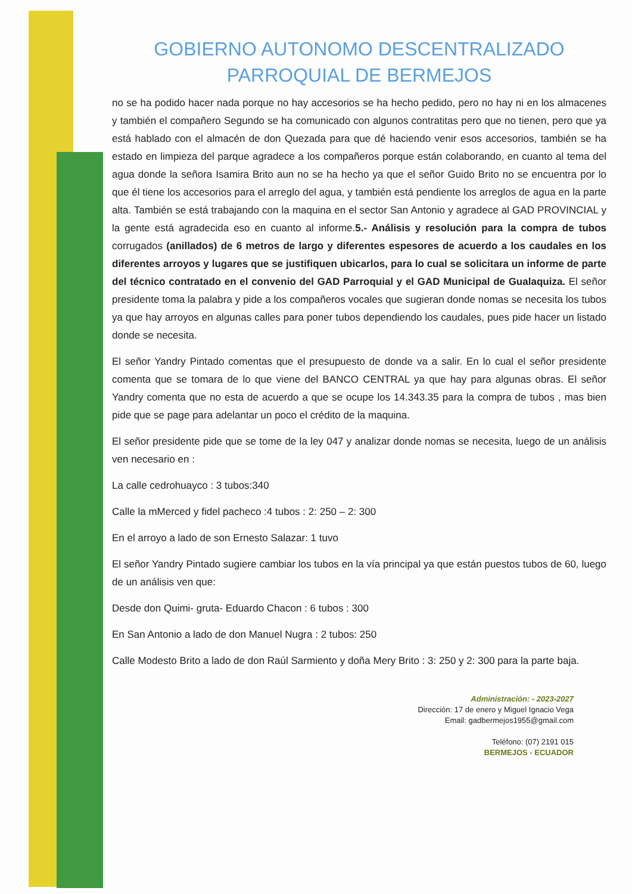GOBIERNO AUTONOMO DESCENTRALIZADO
PARROQUIAL DE BERMEJOS
no se ha podido hacer nada porque no hay accesorios se ha hecho pedido, pero no hay ni en los almacenes y también el compañero Segundo se ha comunicado con algunos contratitas pero que no tienen, pero que ya está hablado con el almacén de don Quezada para que dé haciendo venir esos accesorios, también se ha estado en limpieza del parque agradece a los compañeros porque están colaborando, en cuanto al tema del agua donde la señora Isamira Brito aun no se ha hecho ya que el señor Guido Brito no se encuentra por lo que él tiene los accesorios para el arreglo del agua, y también está pendiente los arreglos de agua en la parte alta. También se está trabajando con la maquina en el sector San Antonio y agradece al GAD PROVINCIAL y la gente está agradecida eso en cuanto al informe.5.- Análisis y resolución para la compra de tubos corrugados (anillados) de 6 metros de largo y diferentes espesores de acuerdo a los caudales en los diferentes arroyos y lugares que se justifiquen ubicarlos, para lo cual se solicitara un informe de parte del técnico contratado en el convenio del GAD Parroquial y el GAD Municipal de Gualaquiza. El señor presidente toma la palabra y pide a los compañeros vocales que sugieran donde nomas se necesita los tubos ya que hay arroyos en algunas calles para poner tubos dependiendo los caudales, pues pide hacer un listado donde se necesita.
El señor Yandry Pintado comentas que el presupuesto de donde va a salir. En lo cual el señor presidente comenta que se tomara de lo que viene del BANCO CENTRAL ya que hay para algunas obras. El señor Yandry comenta que no esta de acuerdo a que se ocupe los 14.343.35 para la compra de tubos , mas bien pide que se page para adelantar un poco el crédito de la maquina.
El señor presidente pide que se tome de la ley 047 y analizar donde nomas se necesita, luego de un análisis ven necesario en :
La calle cedrohuayco : 3 tubos:340
Calle la mMerced y fidel pacheco :4 tubos : 2: 250 – 2: 300
En el arroyo a lado de son Ernesto Salazar: 1 tuvo
El señor Yandry Pintado sugiere cambiar los tubos en la vía principal ya que están puestos tubos de 60, luego de un análisis ven que:
Desde don Quimi- gruta- Eduardo Chacon : 6 tubos : 300
En San Antonio a lado de don Manuel Nugra : 2 tubos: 250
Calle Modesto Brito a lado de don Raúl Sarmiento y doña Mery Brito : 3: 250 y 2: 300 para la parte baja.
Administración: - 2023-2027
Dirección: 17 de enero y Miguel Ignacio Vega
Email: gadbermejos1955@gmail.com
Teléfono: (07) 2191 015
BERMEJOS - ECUADOR